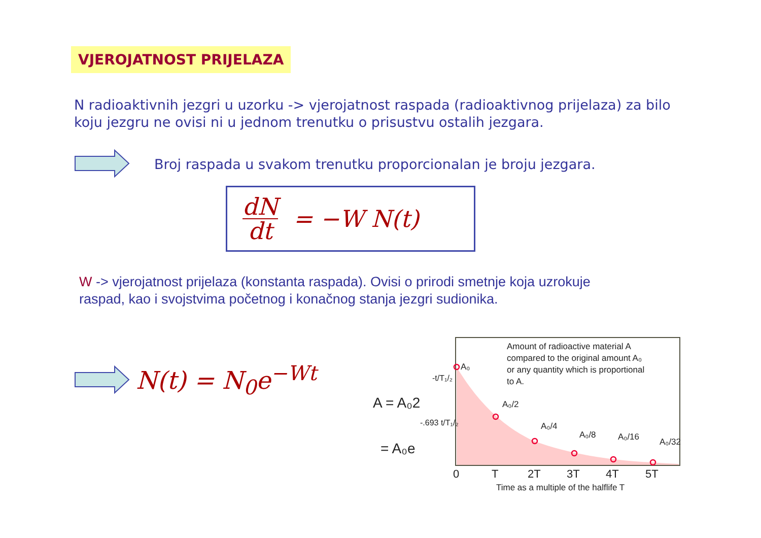VJEROJATNOST PRIJELAZA
N radioaktivnih jezgri u uzorku -> vjerojatnost raspada (radioaktivnog prijelaza) za bilo koju jezgru ne ovisi ni u jednom trenutku o prisustvu ostalih jezgara.
Broj raspada u svakom trenutku proporcionalan je broju jezgara.
dN dt = −W N(t)
W -> vjerojatnost prijelaza (konstanta raspada). Ovisi o prirodi smetnje koja uzrokuje raspad, kao i svojstvima početnog i konačnog stanja jezgri sudionika.
N(t) = N<sub>0</sub>e<sup>−Wt</sup>
Amount of radioactive material A
compared to the original amount A₀
or any quantity which is proportional
to A.
A₀
A₀/2
A₀/4
A₀/8
A₀/16
A₀/32
0
T
2T
3T
4T
5T
Time as a multiple of the halflife T
A = A₀2
-t/T₁/₂
= A₀e
-.693 t/T₁/₂